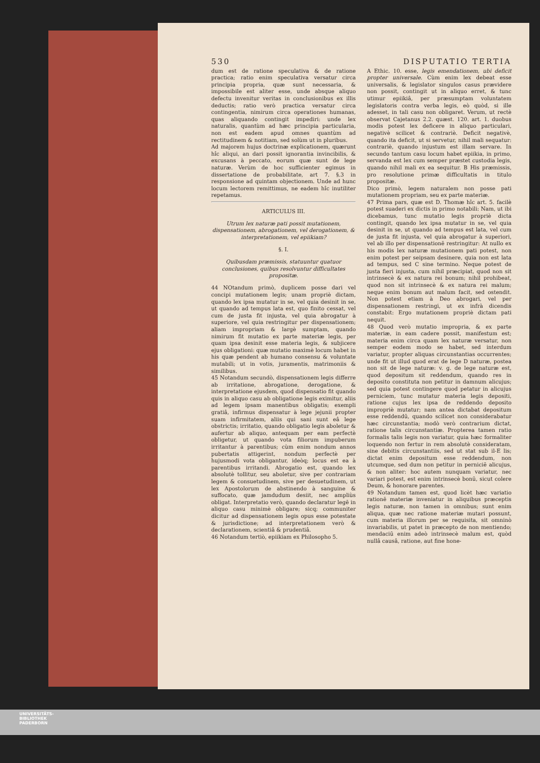530 DISPUTATIO TERTIA
dum est de ratione speculativa & de ratione practica; ratio enim speculativa versatur circa principia propria, quæ sunt necessaria, & impossibile est aliter esse, unde absque aliquo defectu invenitur veritas in conclusionibus ex illis deductis; ratio verò practica versatur circa contingentia, nimirum circa operationes humanas, quas aliquando contingit impediri: unde lex naturalis, quantùm ad hæc principia particularia, non est eadem apud omnes quantùm ad rectitudinem & notitiam, sed solùm ut in pluribus.
Ad majorem hujus doctrinæ explicationem, quærunt hîc aliqui, an dari possit ignorantia invincibilis, & excusans à peccato, eorum quæ sunt de lege naturæ. Verùm de hoc sufficienter egimus in dissertatione de probabilitate, art 7. §.3 in responsione ad quintam objectionem. Unde ad hunc locum lectorem remittimus, ne eadem hîc inutiliter repetamus.
ARTICULUS III.
Utrum lex naturæ pati possit mutationem, dispensationem, abrogationem, vel derogationem, & interpretationem, vel epiikiam?
§. I.
Quibusdam præmissis, statuuntur quatuor conclusiones, quibus resolvuntur difficultates propositæ.
44 NOtandum primò, duplicem posse dari vel concipi mutationem legis; unam propriè dictam, quando lex ipsa mutatur in se, vel quia desinit in se, ut quando ad tempus lata est, quo finito cessat, vel cum de justa fit injusta, vel quia abrogatur à superiore, vel quia restringitur per dispensationem; aliam impropriam & largè sumptam, quando nimirum fit mutatio ex parte materiæ legis, per quam ipsa desinit esse materia legis, & subjicere ejus obligationi: quæ mutatio maximè locum habet in his quæ pendent ab humano consensu & voluntate mutabili; ut in votis, juramentis, matrimoniis & similibus.
45 Notandum secundò, dispensationem legis differre ab irritatione, abrogatione, derogatione, & interpretatione ejusdem, quod dispensatio fit quando quis in aliquo casu ab obligatione legis eximitur, aliis ad legem ipsam manentibus obligatis; exempli gratiâ, infirmus dispensatur à lege jejunii propter suam infirmitatem, aliis qui sani sunt eâ lege obstrictis; irritatio, quando obligatio legis aboletur & aufertur ab aliquo, antequam per eam perfectè obligetur, ut quando vota filiorum impuberum irritantur à parentibus; cùm enim nondum annos pubertatis attigerint, nondum perfectè per hujusmodi vota obligantur, ideòq; locus est ea à parentibus irritandi. Abrogatio est, quando lex absolutè tollitur, seu aboletur, sive per contrariam legem & consuetudinem, sive per desuetudinem, ut lex Apostolorum de abstinendo à sanguine & suffocato, quæ jamdudum desiit, nec ampliùs obligat. Interpretatio verò, quando declaratur legē in aliquo casu minimè obligare; sicq; communiter dicitur ad dispensationem legis opus esse potestate & jurisdictione; ad interpretationem verò & declarationem, scientiâ & prudentiâ.
46 Notandum tertiò, epiikiam ex Philosopho 5.
A Ethic. 10. esse, legis emendationem, ubi deficit propter universale. Cùm enim lex debeat esse universalis, & legislator singulos casus prævidere non possit, contingit ut in aliquo erret, & tunc utimur epiikiâ, per præsumptam voluntatem legislatoris contra verba legis, eò quòd, si ille adesset, in tali casu non obligaret. Verum, ut rectè observat Cajetanus 2.2. quæst. 120. art. 1. duobus modis potest lex deficere in aliquo particulari, negativè scilicet & contrariè. Deficit negativè, quando ita deficit, ut si servetur, nihil mali sequatur: contrariè, quando injustum est illam servare. In secundo tantum casu locum habet epiikia, in primo, servanda est lex cum semper præstet custodia legis, quando nihil mali ex ea sequitur. B His præmissis, pro resolutione primæ difficultatis in titulo propositæ.
Dico primò, legem naturalem non posse pati mutationem propriam, seu ex parte materiæ.
47 Prima pars, quæ est D. Thomæ hîc art. 5. facilè potest suaderi ex dictis in primo notabili: Nam, ut ibi dicebamus, tunc mutatio legis propriè dicta contingit, quando lex ipsa mutatur in se, vel quia desinit in se, ut quando ad tempus est lata, vel cum de justa fit injusta, vel quia abrogatur à superiori, vel ab illo per dispensationē restringitur: At nullo ex his modis lex naturæ mutationem pati potest, non enim potest per seipsam desinere, quia non est lata ad tempus, sed C sine termino. Neque potest de justa fieri injusta, cum nihil præcipiat, quod non sit intrinsecè & ex natura rei bonum; nihil prohibeat, quod non sit intrinsecè & ex natura rei malum; neque enim bonum aut malum facit, sed ostendit. Non potest etiam à Deo abrogari, vel per dispensationem restringi, ut ex infrà dicendis constabit: Ergo mutationem propriè dictam pati nequit.
48 Quod verò mutatio impropria, & ex parte materiæ, in eam cadere possit, manifestum est; materia enim circa quam lex naturæ versatur, non semper eodem modo se habet, sed interdum variatur, propter aliquas circunstantias occurrentes; unde fit ut illud quod erat de lege D naturæ, postea non sit de lege naturæ: v. g. de lege naturæ est, quod depositum sit reddendum, quando res in deposito constituta non petitur in damnum alicujus; sed quia potest contingere quod petatur in alicujus perniciem, tunc mutatur materia legis depositi, ratione cujus lex ipsa de reddendo deposito impropriè mutatur; nam antea dictabat depositum esse reddendū, quando scilicet non considerabatur hæc circunstantia; modò verò contrarium dictat, ratione talis circunstantiæ. Propterea tamen ratio formalis talis legis non variatur, quia hæc formaliter loquendo non fertur in rem absolutè consideratam, sine debitis circunstantiis, sed ut stat sub il-E lis; dictat enim depositum esse reddendum, non utcumque, sed dum non petitur in perniciē alicujus, & non aliter: hoc autem nunquam variatur, nec variari potest, est enim intrinsecè bonū, sicut colere Deum, & honorare parentes.
49 Notandum tamen est, quod licèt hæc variatio rationē materiæ inveniatur in aliquibus præceptis legis naturæ, non tamen in omnibus; sunt enim aliqua, quæ nec ratione materiæ mutari possunt, cum materia illorum per se requisita, sit omninò invariabilis, ut patet in præcepto de non mentiendo; mendaciū enim adeò intrinsecè malum est, quòd nullâ causâ, ratione, aut fine hone-
UNIVERSITÄTS-
BIBLIOTHEK
PADERBORN